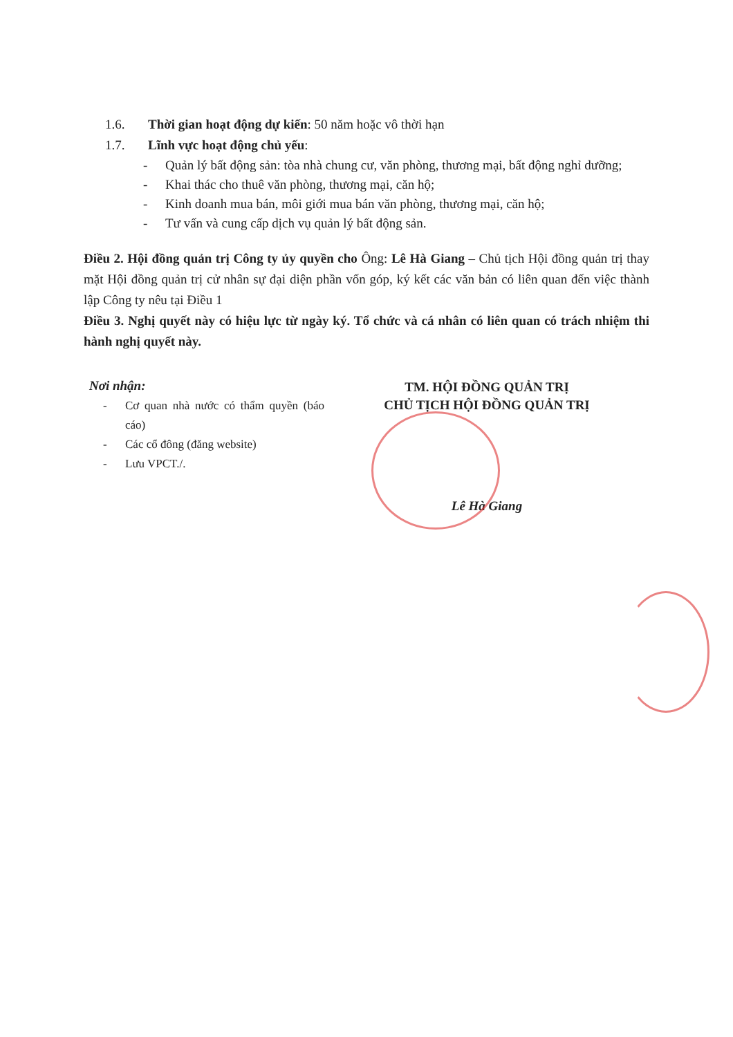1.6. Thời gian hoạt động dự kiến: 50 năm hoặc vô thời hạn
1.7. Lĩnh vực hoạt động chủ yếu:
- Quản lý bất động sản: tòa nhà chung cư, văn phòng, thương mại, bất động nghỉ dưỡng;
- Khai thác cho thuê văn phòng, thương mại, căn hộ;
- Kinh doanh mua bán, môi giới mua bán văn phòng, thương mại, căn hộ;
- Tư vấn và cung cấp dịch vụ quản lý bất động sản.
Điều 2. Hội đồng quản trị Công ty ủy quyền cho Ông: Lê Hà Giang – Chủ tịch Hội đồng quản trị thay mặt Hội đồng quản trị cử nhân sự đại diện phần vốn góp, ký kết các văn bản có liên quan đến việc thành lập Công ty nêu tại Điều 1
Điều 3. Nghị quyết này có hiệu lực từ ngày ký. Tổ chức và cá nhân có liên quan có trách nhiệm thi hành nghị quyết này.
Nơi nhận:
- Cơ quan nhà nước có thẩm quyền (báo cáo)
- Các cổ đông (đăng website)
- Lưu VPCT./.
TM. HỘI ĐỒNG QUẢN TRỊ
CHỦ TỊCH HỘI ĐỒNG QUẢN TRỊ
Lê Hà Giang